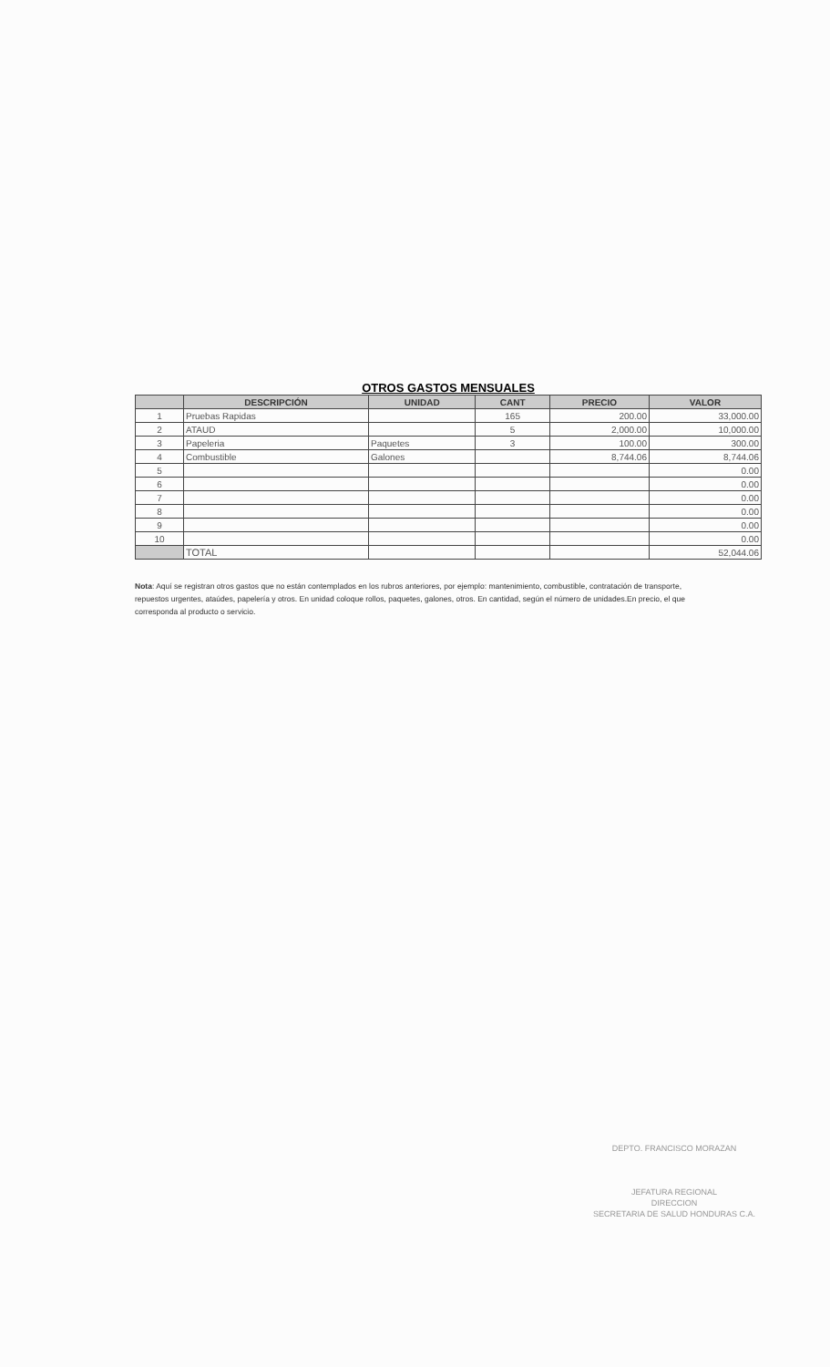OTROS GASTOS MENSUALES
| | DESCRIPCIÓN | UNIDAD | CANT | PRECIO | VALOR |
| --- | --- | --- | --- | --- | --- |
| 1 | Pruebas Rapidas | | 165 | 200.00 | 33,000.00 |
| 2 | ATAUD | | 5 | 2,000.00 | 10,000.00 |
| 3 | Papeleria | Paquetes | 3 | 100.00 | 300.00 |
| 4 | Combustible | Galones | | 8,744.06 | 8,744.06 |
| 5 | | | | | 0.00 |
| 6 | | | | | 0.00 |
| 7 | | | | | 0.00 |
| 8 | | | | | 0.00 |
| 9 | | | | | 0.00 |
| 10 | | | | | 0.00 |
| | TOTAL | | | | 52,044.06 |
Nota: Aquí se registran otros gastos que no están contemplados en los rubros anteriores, por ejemplo: mantenimiento, combustible, contratación de transporte, repuestos urgentes, ataúdes, papelería y otros. En unidad coloque rollos, paquetes, galones, otros. En cantidad, según el número de unidades.En precio, el que corresponda al producto o servicio.
DEPTO. FRANCISCO MORAZAN
JEFATURA REGIONAL
DIRECCION
SECRETARIA DE SALUD HONDURAS C.A.